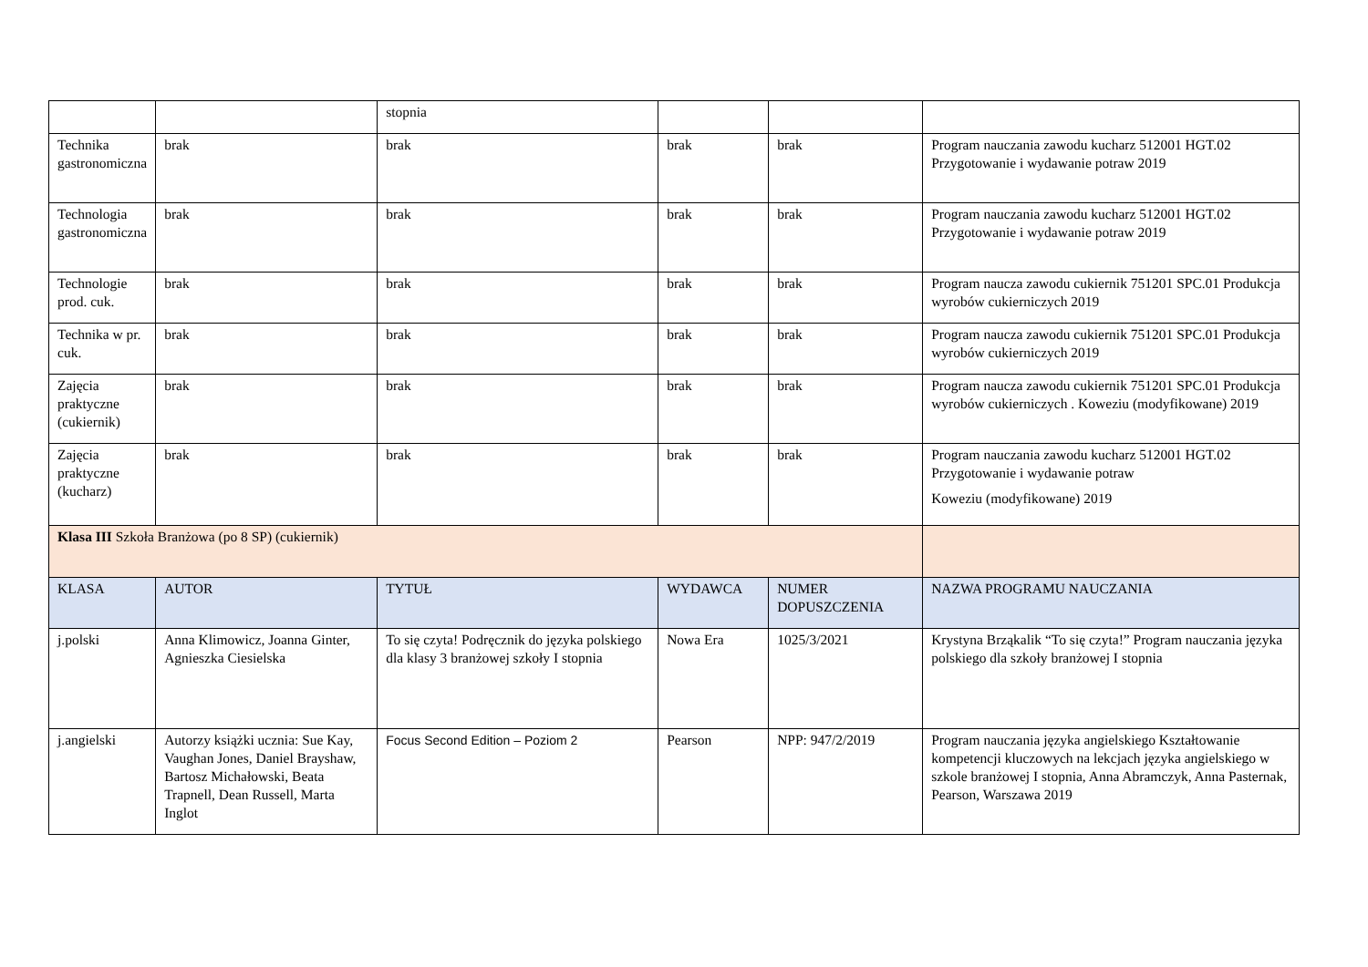| | | stopnia | | | |
| Technika gastronomiczna | brak | brak | brak | brak | Program nauczania zawodu kucharz 512001 HGT.02 Przygotowanie i wydawanie potraw 2019 |
| Technologia gastronomiczna | brak | brak | brak | brak | Program nauczania zawodu kucharz 512001 HGT.02 Przygotowanie i wydawanie potraw 2019 |
| Technologie prod. cuk. | brak | brak | brak | brak | Program naucza zawodu cukiernik 751201 SPC.01 Produkcja wyrobów cukierniczych 2019 |
| Technika w pr. cuk. | brak | brak | brak | brak | Program naucza zawodu cukiernik 751201 SPC.01 Produkcja wyrobów cukierniczych 2019 |
| Zajęcia praktyczne (cukiernik) | brak | brak | brak | brak | Program naucza zawodu cukiernik 751201 SPC.01 Produkcja wyrobów cukierniczych . Koweziu (modyfikowane) 2019 |
| Zajęcia praktyczne (kucharz) | brak | brak | brak | brak | Program nauczania zawodu kucharz 512001 HGT.02 Przygotowanie i wydawanie potraw Koweziu (modyfikowane) 2019 |
| Klasa III Szkoła Branżowa (po 8 SP) (cukiernik) | | | | | |
| KLASA | AUTOR | TYTUŁ | WYDAWCA | NUMER DOPUSZCZENIA | NAZWA PROGRAMU NAUCZANIA |
| j.polski | Anna Klimowicz, Joanna Ginter, Agnieszka Ciesielska | To się czyta! Podręcznik do języka polskiego dla klasy 3 branżowej szkoły I stopnia | Nowa Era | 1025/3/2021 | Krystyna Brząkalik “To się czyta!” Program nauczania języka polskiego dla szkoły branżowej I stopnia |
| j.angielski | Autorzy książki ucznia: Sue Kay, Vaughan Jones, Daniel Brayshaw, Bartosz Michałowski, Beata Trapnell, Dean Russell, Marta Inglot | Focus Second Edition – Poziom 2 | Pearson | NPP: 947/2/2019 | Program nauczania języka angielskiego Kształtowanie kompetencji kluczowych na lekcjach języka angielskiego w szkole branżowej I stopnia, Anna Abramczyk, Anna Pasternak, Pearson, Warszawa 2019 |